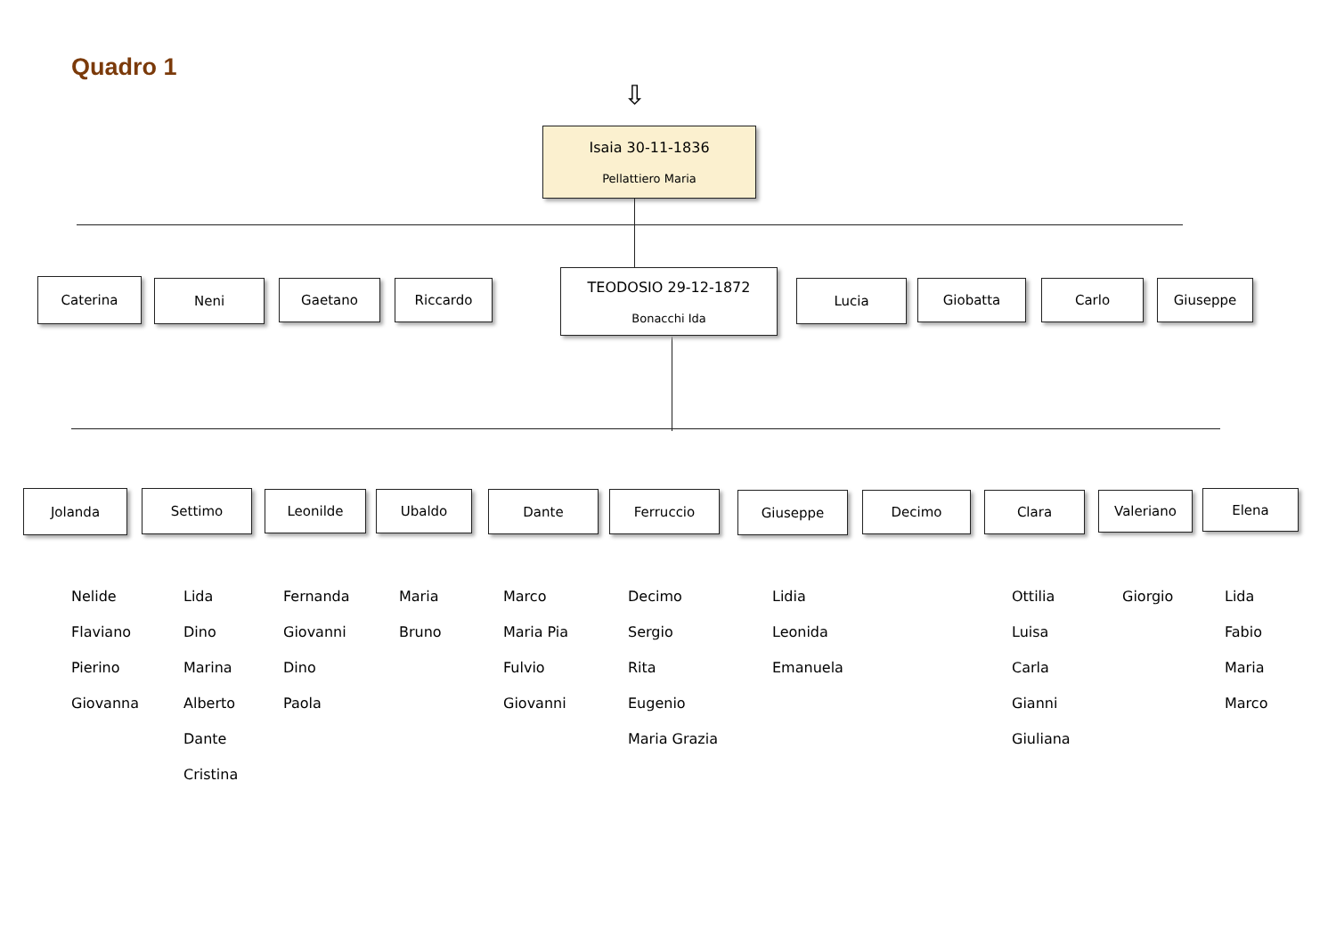Quadro 1
⇩
Isaia 30-11-1836
Pellattiero Maria
Caterina Neni Gaetano Riccardo
TEODOSIO 29-12-1872
Bonacchi Ida
Lucia Giobatta Carlo Giuseppe
Jolanda Settimo Leonilde Ubaldo Dante Ferruccio Giuseppe Decimo Clara Valeriano Elena
Nelide
Flaviano
Pierino
Giovanna
Lida
Dino
Marina
Alberto
Dante
Cristina
Fernanda
Giovanni
Dino
Paola
Maria
Bruno
Marco
Maria Pia
Fulvio
Giovanni
Decimo
Sergio
Rita
Eugenio
Maria Grazia
Lidia
Leonida
Emanuela
Ottilia
Luisa
Carla
Gianni
Giuliana
Giorgio
Lida
Fabio
Maria
Marco